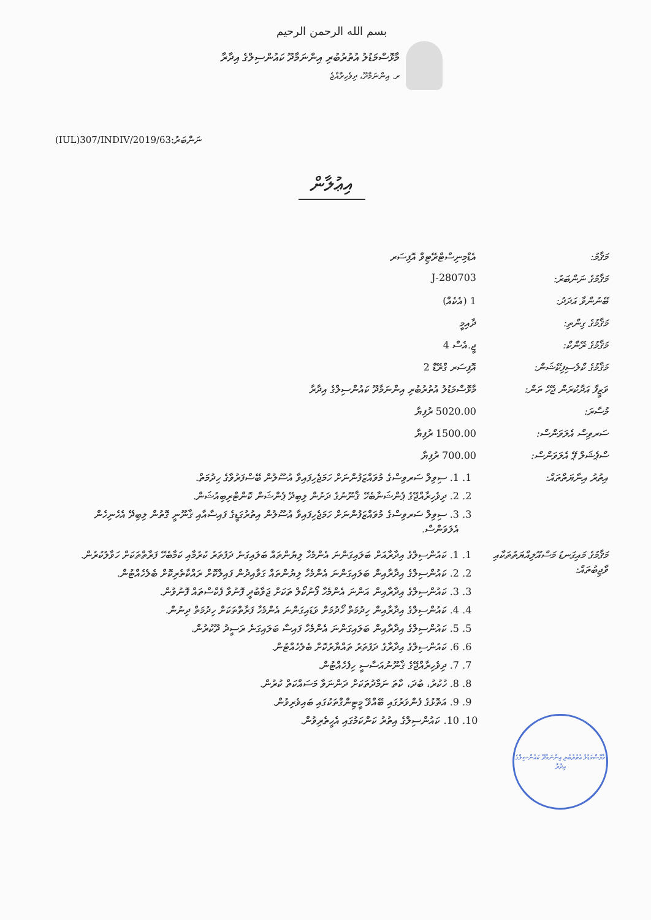بسم الله الرحمن الرحيم
މާޅޮސްމަޑުލު އުތުރުބުރި އިންނަމާދޫ ކައުންސިލްގެ އިދާރާ
ރ. އިންނަމާދޫ، ދިވެހިރާއްޖެ
(IUL)307/INDIV/2019/63:ނަންބަރު
އިޢުލާން
| މަޤާމު: | އެޑްމިނިސްޓްރޭޓިވް އޮފިސަރ |
| މަޤާމުގެ ނަންބަރު: | J-280703 |
| ބޭނުންވާ އަދަދު: | 1 (އެކެއް) |
| މަޤާމުގެ ގިންތި: | ދާއިމީ |
| މަޤާމުގެ ރޭންކް: | ޖީ.އެސް 4 |
| މަޤާމުގެ ކްލެސިފިކޭޝަން: | އޮފިސަރ ގްރޭޑް 2 |
| ވަޒީފާ އަދާކުރަން ޖެހޭ ތަން: | މާޅޮސްމަޑުލު އުތުރުބުރި އިންނަމާދޫ ކައުންސިލްގެ އިދާރާ |
| މުސާރަ: | 5020.00 ރުފިޔާ |
| ސަރވިސް އެލަވަންސް: | 1500.00 ރުފިޔާ |
| ސްޕެޝަލް ޕޭ އެލަވަންސް: | 700.00 ރުފިޔާ |
| އިތުރު އިނާޔަތްތައް: | 1. 1. ސިވިލް ސަރވިސްގެ މުވައްޒަފުންނަށް ހަމަޖެހިފައިވާ އުސޫލުން ބޭސްފަރުވާގެ ހިދުމަތް. 2. 2. ދިވެހިރާއްޖޭގެ ޕެންޝަނާބެހޭ ޤާނޫނުގެ ދަށުން ލިބިދޭ ޕެންޝަން ކޮންޓްރިބިއުޝަން. 3. 3. ސިވިލް ސަރވިސްގެ މުވައްޒަފުންނަށް ހަމަޖެހިފައިވާ އުސޫލުން އިތުރުގަޑީގެ ފައިސާއާއި ޤާނޫނީ ގޮތުން ލިބިދޭ އެހެނިހެން އެލަވަންސް. |
| މަޤާމުގެ މައިގަނޑު މަސްއޫލިއްޔަތުތަކާއި ވާޖިބުތައް: | 1. 1. ކައުންސިލްގެ އިދާރާއަށް ބަލައިގަންނަ އެންމެހާ ލިޔުންތައް ބަލައިގަނެ ދަފުތަރު ކުރުމާއި ކަމާބެހޭ ފަރާތްތަކަށް ހަވާލުކުރުން. 2. 2. ކައުންސިލްގެ އިދާރާއިން ބަލައިގަންނަ އެންމެހާ ލިޔުންތައް ގަވާއިދުން ފައިލްކޮށް ރައްކާތެރިކޮށް ބެލެހެއްޓުން. 3. 3. ކައުންސިލްގެ އިދާރާއިން އަންނަ އެންމެހާ ފޯނުކޯލް ތަކަށް ޖަވާބުދީ ފޮނުވާ ފެކްސްތައް ފޮނުވުން. 4. 4. ކައުންސިލްގެ އިދާރާއިން ހިދުމަތް ހޯދުމަށް ވަޑައިގަންނަ އެންމެހާ ފަރާތްތަކަށް ހިދުމަތް ދިނުން. 5. 5. ކައުންސިލްގެ އިދާރާއިން ބަލައިގަންނަ އެންމެހާ ފައިސާ ބަލައިގަނެ ރަސީދު ދޫކުރުން. 6. 6. ކައުންސިލްގެ އިދާރާގެ ދަފުތަރު ތައްޔާރުކޮށް ބެލެހެއްޓުން. 7. 7. ދިވެހިރާއްޖޭގެ ޤާނޫނުއަސާސީ ހިފެހެއްޓުން. 8. 8. ހުކުރު، ބުދަ، ކާތަ ނަމާދުތަކަށް ދަންނަވާ މަސައްކަތް ކުރުން. 9. 9. އަތޮޅުގެ ފެންވަރުގައި ބޭއްވޭ މީޓިންގްތަކުގައި ބައިވެރިވުން. 10. 10. ކައުންސިލްގެ އިތުރު ކަންކަމުގައި އެހީތެރިވުން. |
މާޅޮސްމަޑުލު އުތުރުބުރި އިންނަމާދޫ ކައުންސިލްގެ އިދާރާ